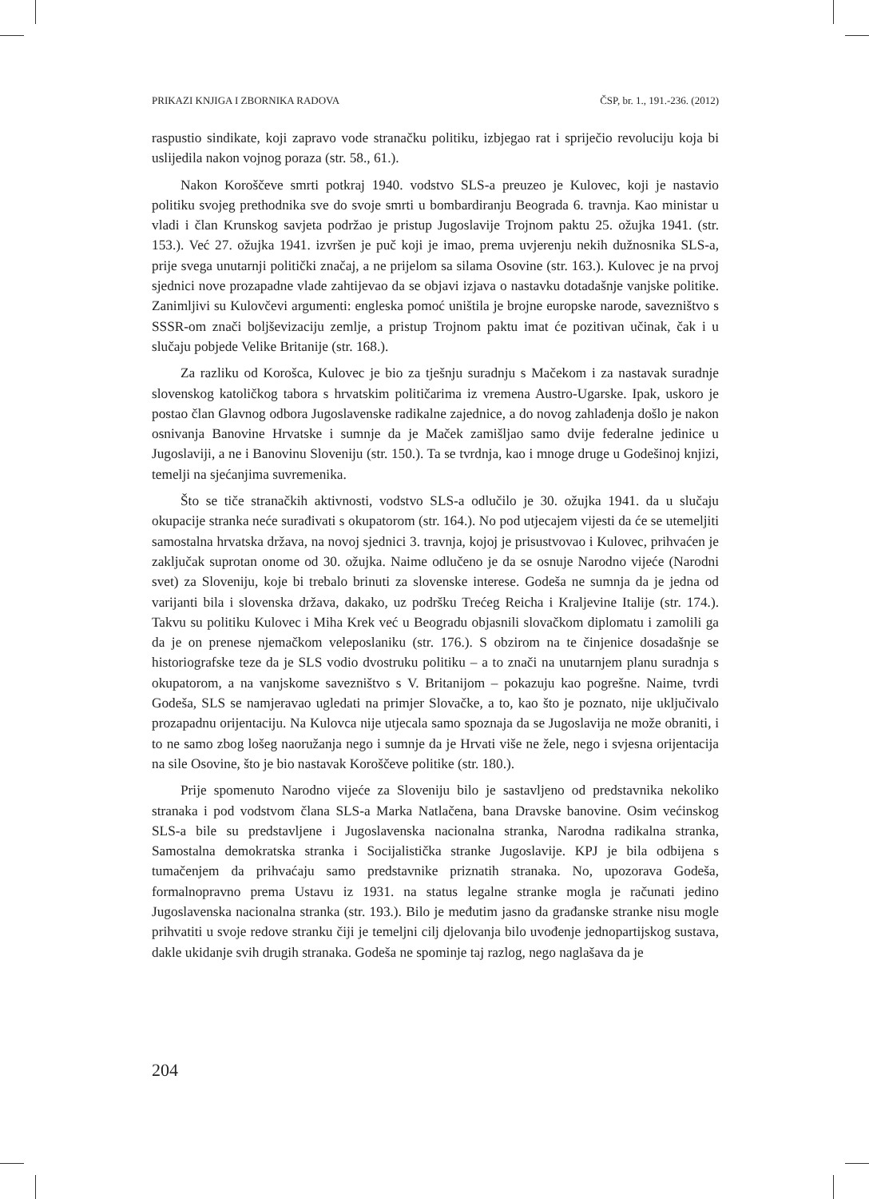PRIKAZI KNJIGA I ZBORNIKA RADOVA ČSP, br. 1., 191.-236. (2012)
raspustio sindikate, koji zapravo vode stranačku politiku, izbjegao rat i spriječio revoluciju koja bi uslijedila nakon vojnog poraza (str. 58., 61.).
Nakon Koroščeve smrti potkraj 1940. vodstvo SLS-a preuzeo je Kulovec, koji je nastavio politiku svojeg prethodnika sve do svoje smrti u bombardiranju Beograda 6. travnja. Kao ministar u vladi i član Krunskog savjeta podržao je pristup Jugoslavije Trojnom paktu 25. ožujka 1941. (str. 153.). Već 27. ožujka 1941. izvršen je puč koji je imao, prema uvjerenju nekih dužnosnika SLS-a, prije svega unutarnji politički značaj, a ne prijelom sa silama Osovine (str. 163.). Kulovec je na prvoj sjednici nove prozapadne vlade zahtijevao da se objavi izjava o nastavku dotadašnje vanjske politike. Zanimljivi su Kulovčevi argumenti: engleska pomoć uništila je brojne europske narode, savezništvo s SSSR-om znači boljševizaciju zemlje, a pristup Trojnom paktu imat će pozitivan učinak, čak i u slučaju pobjede Velike Britanije (str. 168.).
Za razliku od Korošca, Kulovec je bio za tješnju suradnju s Mačekom i za nastavak suradnje slovenskog katoličkog tabora s hrvatskim političarima iz vremena Austro-Ugarske. Ipak, uskoro je postao član Glavnog odbora Jugoslavenske radikalne zajednice, a do novog zahlađenja došlo je nakon osnivanja Banovine Hrvatske i sumnje da je Maček zamišljao samo dvije federalne jedinice u Jugoslaviji, a ne i Banovinu Sloveniju (str. 150.). Ta se tvrdnja, kao i mnoge druge u Godešinoj knjizi, temelji na sjećanjima suvremenika.
Što se tiče stranačkih aktivnosti, vodstvo SLS-a odlučilo je 30. ožujka 1941. da u slučaju okupacije stranka neće surađivati s okupatorom (str. 164.). No pod utjecajem vijesti da će se utemeljiti samostalna hrvatska država, na novoj sjednici 3. travnja, kojoj je prisustvovao i Kulovec, prihvaćen je zaključak suprotan onome od 30. ožujka. Naime odlučeno je da se osnuje Narodno vijeće (Narodni svet) za Sloveniju, koje bi trebalo brinuti za slovenske interese. Godeša ne sumnja da je jedna od varijanti bila i slovenska država, dakako, uz podršku Trećeg Reicha i Kraljevine Italije (str. 174.). Takvu su politiku Kulovec i Miha Krek već u Beogradu objasnili slovačkom diplomatu i zamolili ga da je on prenese njemačkom veleposlaniku (str. 176.). S obzirom na te činjenice dosadašnje se historiografske teze da je SLS vodio dvostruku politiku – a to znači na unutarnjem planu suradnja s okupatorom, a na vanjskome savezništvo s V. Britanijom – pokazuju kao pogrešne. Naime, tvrdi Godeša, SLS se namjeravao ugledati na primjer Slovačke, a to, kao što je poznato, nije uključivalo prozapadnu orijentaciju. Na Kulovca nije utjecala samo spoznaja da se Jugoslavija ne može obraniti, i to ne samo zbog lošeg naoružanja nego i sumnje da je Hrvati više ne žele, nego i svjesna orijentacija na sile Osovine, što je bio nastavak Koroščeve politike (str. 180.).
Prije spomenuto Narodno vijeće za Sloveniju bilo je sastavljeno od predstavnika nekoliko stranaka i pod vodstvom člana SLS-a Marka Natlačena, bana Dravske banovine. Osim većinskog SLS-a bile su predstavljene i Jugoslavenska nacionalna stranka, Narodna radikalna stranka, Samostalna demokratska stranka i Socijalistička stranke Jugoslavije. KPJ je bila odbijena s tumačenjem da prihvaćaju samo predstavnike priznatih stranaka. No, upozorava Godeša, formalnopravno prema Ustavu iz 1931. na status legalne stranke mogla je računati jedino Jugoslavenska nacionalna stranka (str. 193.). Bilo je međutim jasno da građanske stranke nisu mogle prihvatiti u svoje redove stranku čiji je temeljni cilj djelovanja bilo uvođenje jednopartijskog sustava, dakle ukidanje svih drugih stranaka. Godeša ne spominje taj razlog, nego naglašava da je
204